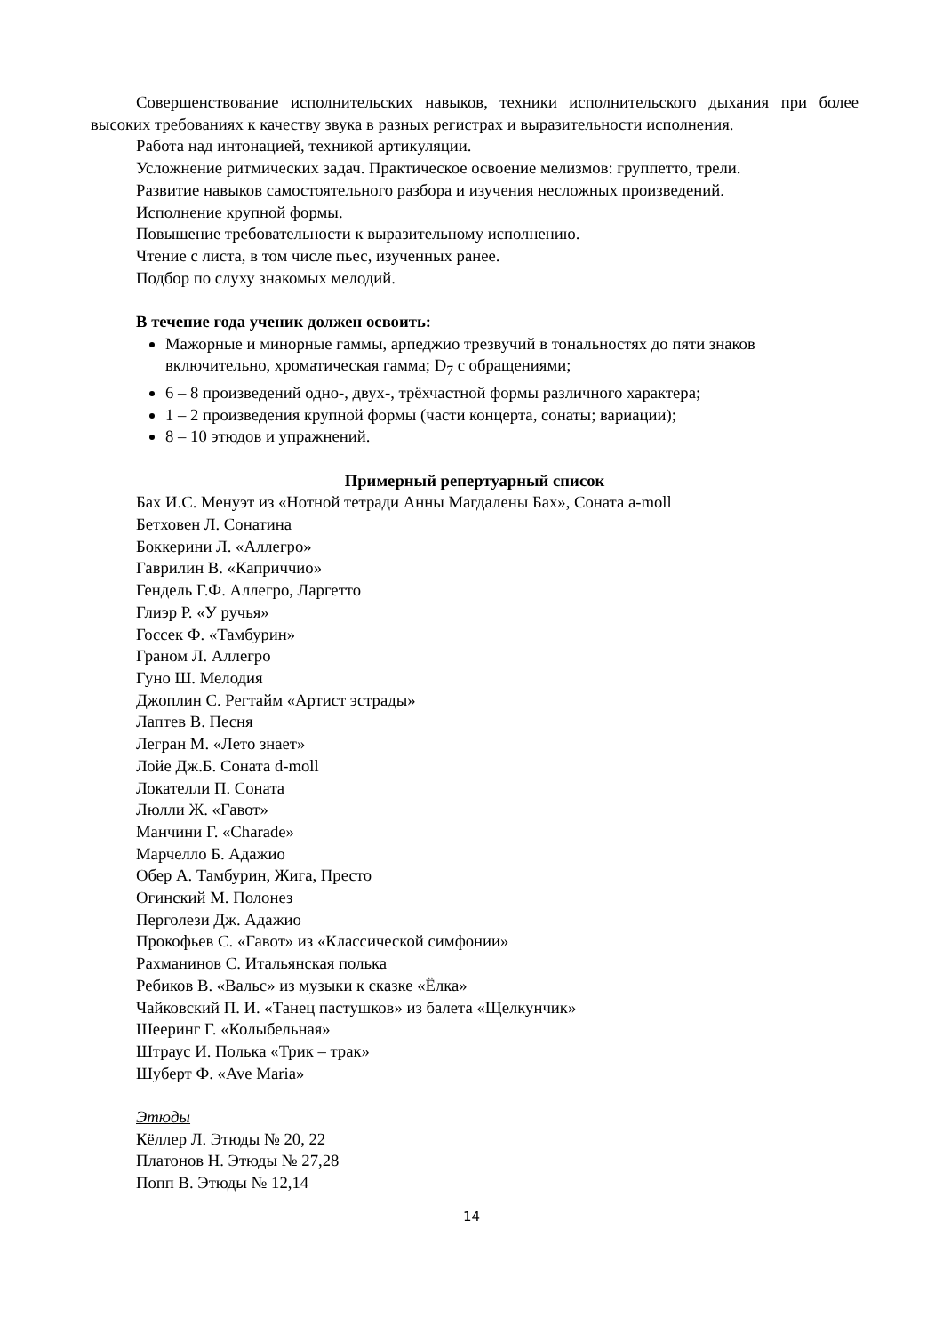Совершенствование исполнительских навыков, техники исполнительского дыхания при более высоких требованиях к качеству звука в разных регистрах и выразительности исполнения.
Работа над интонацией, техникой артикуляции.
Усложнение ритмических задач. Практическое освоение мелизмов: группетто, трели.
Развитие навыков самостоятельного разбора и изучения несложных произведений.
Исполнение крупной формы.
Повышение требовательности к выразительному исполнению.
Чтение с листа, в том числе пьес, изученных ранее.
Подбор по слуху знакомых мелодий.
В течение года ученик должен освоить:
Мажорные и минорные гаммы, арпеджио трезвучий в тональностях до пяти знаков включительно, хроматическая гамма; D<sub>7</sub> с обращениями;
6 – 8 произведений одно-, двух-, трёхчастной формы различного характера;
1 – 2 произведения крупной формы (части концерта, сонаты; вариации);
8 – 10 этюдов и упражнений.
Примерный репертуарный список
Бах И.С. Менуэт из «Нотной тетради Анны Магдалены Бах», Соната a-moll
Бетховен Л. Сонатина
Боккерини Л. «Аллегро»
Гаврилин В. «Каприччио»
Гендель Г.Ф. Аллегро, Ларгетто
Глиэр Р. «У ручья»
Госсек Ф. «Тамбурин»
Граном Л. Аллегро
Гуно Ш. Мелодия
Джоплин С. Регтайм «Артист эстрады»
Лаптев В. Песня
Легран М. «Лето знает»
Лойе Дж.Б. Соната d-moll
Локателли П. Соната
Люлли Ж. «Гавот»
Манчини Г. «Charade»
Марчелло Б. Адажио
Обер А. Тамбурин, Жига, Престо
Огинский М. Полонез
Перголези Дж. Адажио
Прокофьев С. «Гавот» из «Классической симфонии»
Рахманинов С. Итальянская полька
Ребиков В. «Вальс» из музыки к сказке «Ёлка»
Чайковский П. И. «Танец пастушков» из балета «Щелкунчик»
Шееринг Г. «Колыбельная»
Штраус И. Полька «Трик – трак»
Шуберт Ф. «Ave Maria»
Этюды
Кёллер Л. Этюды № 20, 22
Платонов Н. Этюды № 27,28
Попп В. Этюды № 12,14
14